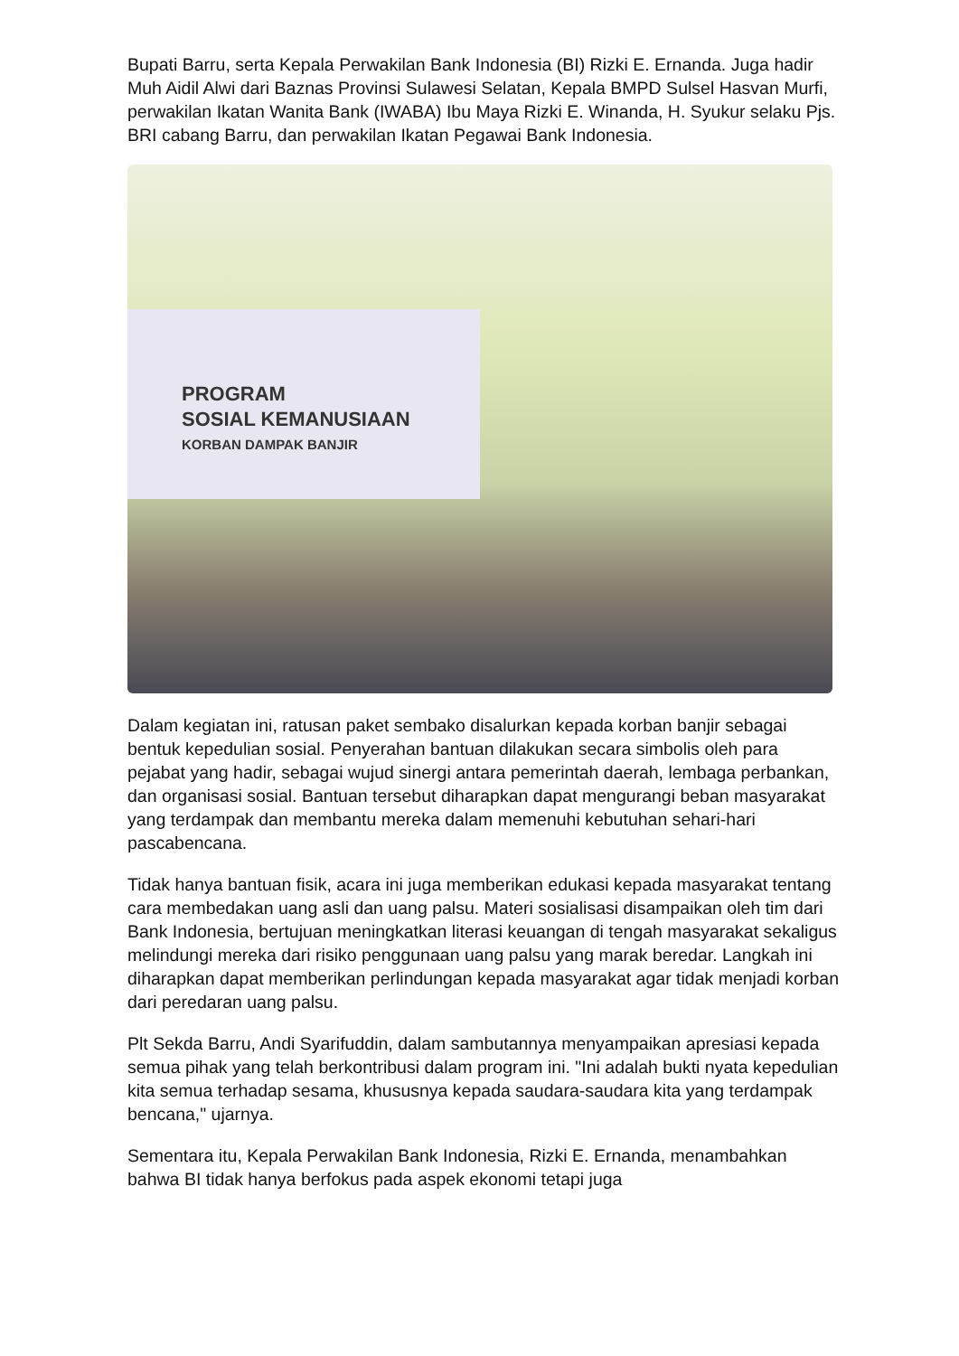Bupati Barru, serta Kepala Perwakilan Bank Indonesia (BI) Rizki E. Ernanda. Juga hadir Muh Aidil Alwi dari Baznas Provinsi Sulawesi Selatan, Kepala BMPD Sulsel Hasvan Murfi, perwakilan Ikatan Wanita Bank (IWABA) Ibu Maya Rizki E. Winanda, H. Syukur selaku Pjs. BRI cabang Barru, dan perwakilan Ikatan Pegawai Bank Indonesia.
PROGRAM
SOSIAL KEMANUSIAAN
KORBAN DAMPAK BANJIR
Dalam kegiatan ini, ratusan paket sembako disalurkan kepada korban banjir sebagai bentuk kepedulian sosial. Penyerahan bantuan dilakukan secara simbolis oleh para pejabat yang hadir, sebagai wujud sinergi antara pemerintah daerah, lembaga perbankan, dan organisasi sosial. Bantuan tersebut diharapkan dapat mengurangi beban masyarakat yang terdampak dan membantu mereka dalam memenuhi kebutuhan sehari-hari pascabencana.
Tidak hanya bantuan fisik, acara ini juga memberikan edukasi kepada masyarakat tentang cara membedakan uang asli dan uang palsu. Materi sosialisasi disampaikan oleh tim dari Bank Indonesia, bertujuan meningkatkan literasi keuangan di tengah masyarakat sekaligus melindungi mereka dari risiko penggunaan uang palsu yang marak beredar. Langkah ini diharapkan dapat memberikan perlindungan kepada masyarakat agar tidak menjadi korban dari peredaran uang palsu.
Plt Sekda Barru, Andi Syarifuddin, dalam sambutannya menyampaikan apresiasi kepada semua pihak yang telah berkontribusi dalam program ini. "Ini adalah bukti nyata kepedulian kita semua terhadap sesama, khususnya kepada saudara-saudara kita yang terdampak bencana," ujarnya.
Sementara itu, Kepala Perwakilan Bank Indonesia, Rizki E. Ernanda, menambahkan bahwa BI tidak hanya berfokus pada aspek ekonomi tetapi juga